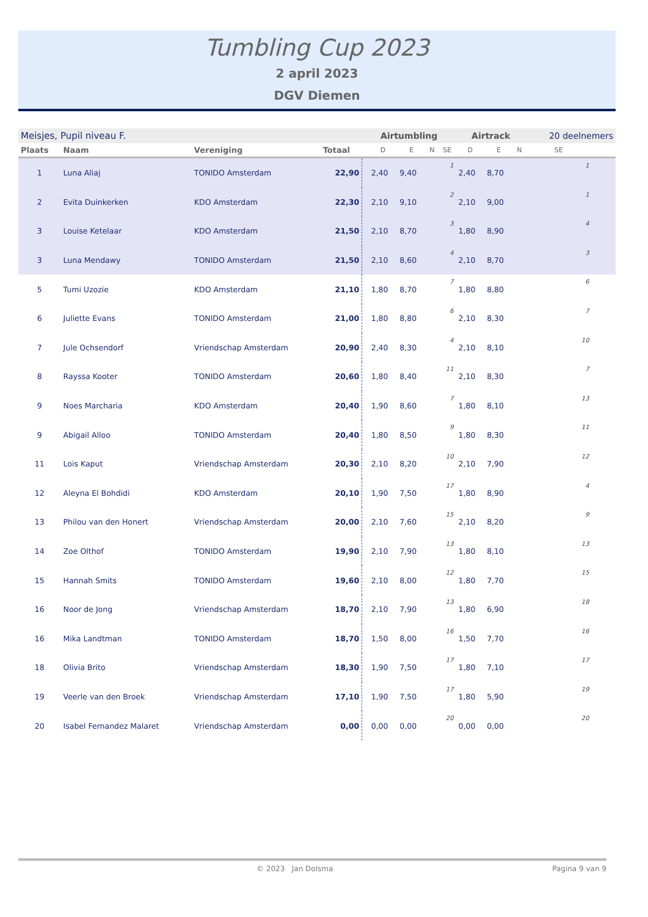Tumbling Cup 2023
2 april 2023
DGV Diemen
| Meisjes, Pupil niveau F. | | | | Airtumbling | | | | | Airtrack | | | 20 deelnemers | |
| Plaats | Naam | Vereniging | Totaal | | D | E | N | SE | D | E | N | SE | |
| 1 | Luna Aliaj | TONIDO Amsterdam | 22,90 | | 2,40 | 9,40 | | 1 | 2,40 | 8,70 | | 1 | |
| 2 | Evita Duinkerken | KDO Amsterdam | 22,30 | | 2,10 | 9,10 | | 2 | 2,10 | 9,00 | | 1 | |
| 3 | Louise Ketelaar | KDO Amsterdam | 21,50 | | 2,10 | 8,70 | | 3 | 1,80 | 8,90 | | 4 | |
| 3 | Luna Mendawy | TONIDO Amsterdam | 21,50 | | 2,10 | 8,60 | | 4 | 2,10 | 8,70 | | 3 | |
| 5 | Tumi Uzozie | KDO Amsterdam | 21,10 | | 1,80 | 8,70 | | 7 | 1,80 | 8,80 | | 6 | |
| 6 | Juliette Evans | TONIDO Amsterdam | 21,00 | | 1,80 | 8,80 | | 6 | 2,10 | 8,30 | | 7 | |
| 7 | Jule Ochsendorf | Vriendschap Amsterdam | 20,90 | | 2,40 | 8,30 | | 4 | 2,10 | 8,10 | | 10 | |
| 8 | Rayssa Kooter | TONIDO Amsterdam | 20,60 | | 1,80 | 8,40 | | 11 | 2,10 | 8,30 | | 7 | |
| 9 | Noes Marcharia | KDO Amsterdam | 20,40 | | 1,90 | 8,60 | | 7 | 1,80 | 8,10 | | 13 | |
| 9 | Abigail Alloo | TONIDO Amsterdam | 20,40 | | 1,80 | 8,50 | | 9 | 1,80 | 8,30 | | 11 | |
| 11 | Lois Kaput | Vriendschap Amsterdam | 20,30 | | 2,10 | 8,20 | | 10 | 2,10 | 7,90 | | 12 | |
| 12 | Aleyna El Bohdidi | KDO Amsterdam | 20,10 | | 1,90 | 7,50 | | 17 | 1,80 | 8,90 | | 4 | |
| 13 | Philou van den Honert | Vriendschap Amsterdam | 20,00 | | 2,10 | 7,60 | | 15 | 2,10 | 8,20 | | 9 | |
| 14 | Zoe Olthof | TONIDO Amsterdam | 19,90 | | 2,10 | 7,90 | | 13 | 1,80 | 8,10 | | 13 | |
| 15 | Hannah Smits | TONIDO Amsterdam | 19,60 | | 2,10 | 8,00 | | 12 | 1,80 | 7,70 | | 15 | |
| 16 | Noor de Jong | Vriendschap Amsterdam | 18,70 | | 2,10 | 7,90 | | 13 | 1,80 | 6,90 | | 18 | |
| 16 | Mika Landtman | TONIDO Amsterdam | 18,70 | | 1,50 | 8,00 | | 16 | 1,50 | 7,70 | | 16 | |
| 18 | Olivia Brito | Vriendschap Amsterdam | 18,30 | | 1,90 | 7,50 | | 17 | 1,80 | 7,10 | | 17 | |
| 19 | Veerle van den Broek | Vriendschap Amsterdam | 17,10 | | 1,90 | 7,50 | | 17 | 1,80 | 5,90 | | 19 | |
| 20 | Isabel Fernandez Malaret | Vriendschap Amsterdam | 0,00 | | 0,00 | 0,00 | | 20 | 0,00 | 0,00 | | 20 | |
© 2023 Jan Dolsma Pagina 9 van 9